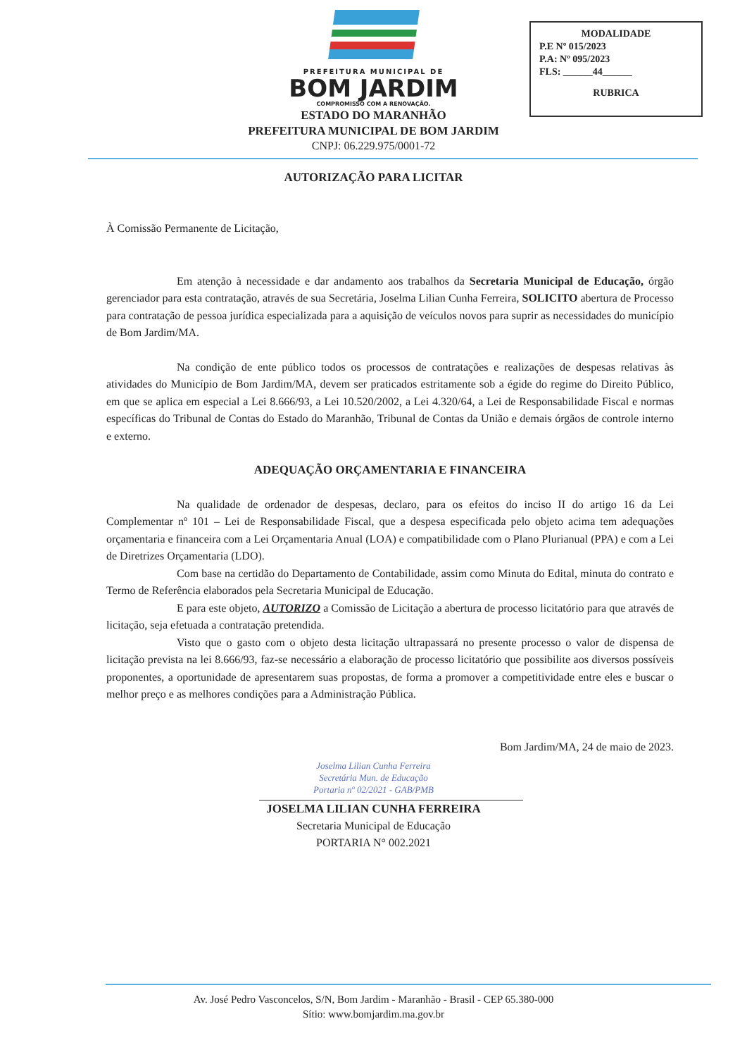MODALIDADE
P.E Nº 015/2023
P.A: Nº 095/2023
FLS: ______44______
RUBRICA
PREFEITURA MUNICIPAL DE
BOM JARDIM
COMPROMISSO COM A RENOVAÇÃO.
ESTADO DO MARANHÃO
PREFEITURA MUNICIPAL DE BOM JARDIM
CNPJ: 06.229.975/0001-72
AUTORIZAÇÃO PARA LICITAR
À Comissão Permanente de Licitação,
Em atenção à necessidade e dar andamento aos trabalhos da Secretaria Municipal de Educação, órgão gerenciador para esta contratação, através de sua Secretária, Joselma Lilian Cunha Ferreira, SOLICITO abertura de Processo para contratação de pessoa jurídica especializada para a aquisição de veículos novos para suprir as necessidades do município de Bom Jardim/MA.
Na condição de ente público todos os processos de contratações e realizações de despesas relativas às atividades do Município de Bom Jardim/MA, devem ser praticados estritamente sob a égide do regime do Direito Público, em que se aplica em especial a Lei 8.666/93, a Lei 10.520/2002, a Lei 4.320/64, a Lei de Responsabilidade Fiscal e normas específicas do Tribunal de Contas do Estado do Maranhão, Tribunal de Contas da União e demais órgãos de controle interno e externo.
ADEQUAÇÃO ORÇAMENTARIA E FINANCEIRA
Na qualidade de ordenador de despesas, declaro, para os efeitos do inciso II do artigo 16 da Lei Complementar nº 101 – Lei de Responsabilidade Fiscal, que a despesa especificada pelo objeto acima tem adequações orçamentaria e financeira com a Lei Orçamentaria Anual (LOA) e compatibilidade com o Plano Plurianual (PPA) e com a Lei de Diretrizes Orçamentaria (LDO).
Com base na certidão do Departamento de Contabilidade, assim como Minuta do Edital, minuta do contrato e Termo de Referência elaborados pela Secretaria Municipal de Educação.
E para este objeto, AUTORIZO a Comissão de Licitação a abertura de processo licitatório para que através de licitação, seja efetuada a contratação pretendida.
Visto que o gasto com o objeto desta licitação ultrapassará no presente processo o valor de dispensa de licitação prevista na lei 8.666/93, faz-se necessário a elaboração de processo licitatório que possibilite aos diversos possíveis proponentes, a oportunidade de apresentarem suas propostas, de forma a promover a competitividade entre eles e buscar o melhor preço e as melhores condições para a Administração Pública.
Bom Jardim/MA, 24 de maio de 2023.
Joselma Lilian Cunha Ferreira
Secretária Mun. de Educação
Portaria nº 02/2021 - GAB/PMB
JOSELMA LILIAN CUNHA FERREIRA
Secretaria Municipal de Educação
PORTARIA N° 002.2021
Av. José Pedro Vasconcelos, S/N, Bom Jardim - Maranhão - Brasil - CEP 65.380-000
Sítio: www.bomjardim.ma.gov.br